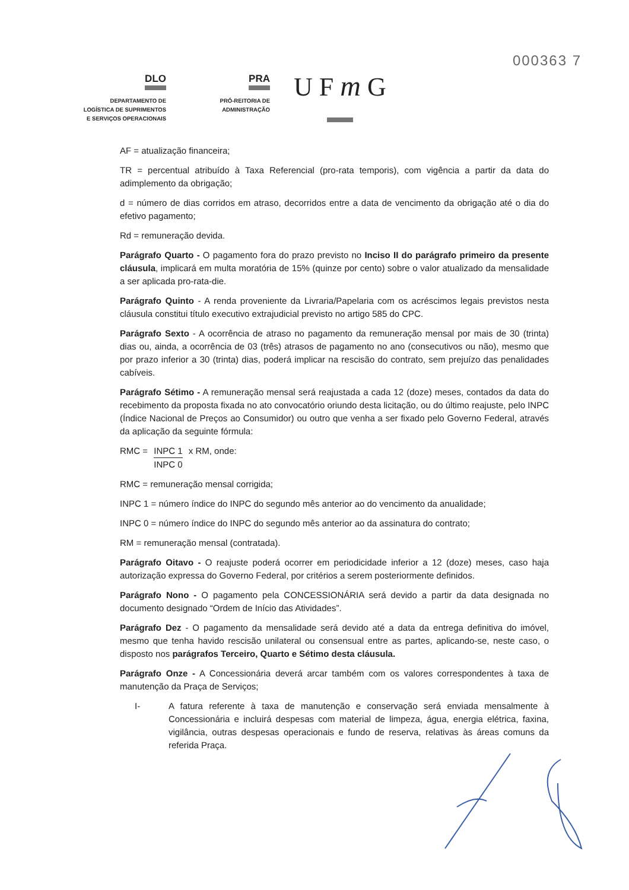000363 7
DLO
DEPARTAMENTO DE
LOGÍSTICA DE SUPRIMENTOS
E SERVIÇOS OPERACIONAIS
PRA
PRÓ-REITORIA DE
ADMINISTRAÇÃO
U F m G
AF = atualização financeira;
TR = percentual atribuído à Taxa Referencial (pro-rata temporis), com vigência a partir da data do adimplemento da obrigação;
d = número de dias corridos em atraso, decorridos entre a data de vencimento da obrigação até o dia do efetivo pagamento;
Rd = remuneração devida.
Parágrafo Quarto - O pagamento fora do prazo previsto no Inciso II do parágrafo primeiro da presente cláusula, implicará em multa moratória de 15% (quinze por cento) sobre o valor atualizado da mensalidade a ser aplicada pro-rata-die.
Parágrafo Quinto - A renda proveniente da Livraria/Papelaria com os acréscimos legais previstos nesta cláusula constitui título executivo extrajudicial previsto no artigo 585 do CPC.
Parágrafo Sexto - A ocorrência de atraso no pagamento da remuneração mensal por mais de 30 (trinta) dias ou, ainda, a ocorrência de 03 (três) atrasos de pagamento no ano (consecutivos ou não), mesmo que por prazo inferior a 30 (trinta) dias, poderá implicar na rescisão do contrato, sem prejuízo das penalidades cabíveis.
Parágrafo Sétimo - A remuneração mensal será reajustada a cada 12 (doze) meses, contados da data do recebimento da proposta fixada no ato convocatório oriundo desta licitação, ou do último reajuste, pelo INPC (Índice Nacional de Preços ao Consumidor) ou outro que venha a ser fixado pelo Governo Federal, através da aplicação da seguinte fórmula:
RMC = INPC 1 INPC 0 x RM, onde:
RMC = remuneração mensal corrigida;
INPC 1 = número índice do INPC do segundo mês anterior ao do vencimento da anualidade;
INPC 0 = número índice do INPC do segundo mês anterior ao da assinatura do contrato;
RM = remuneração mensal (contratada).
Parágrafo Oitavo - O reajuste poderá ocorrer em periodicidade inferior a 12 (doze) meses, caso haja autorização expressa do Governo Federal, por critérios a serem posteriormente definidos.
Parágrafo Nono - O pagamento pela CONCESSIONÁRIA será devido a partir da data designada no documento designado “Ordem de Início das Atividades”.
Parágrafo Dez - O pagamento da mensalidade será devido até a data da entrega definitiva do imóvel, mesmo que tenha havido rescisão unilateral ou consensual entre as partes, aplicando-se, neste caso, o disposto nos parágrafos Terceiro, Quarto e Sétimo desta cláusula.
Parágrafo Onze - A Concessionária deverá arcar também com os valores correspondentes à taxa de manutenção da Praça de Serviços;
I- A fatura referente à taxa de manutenção e conservação será enviada mensalmente à Concessionária e incluirá despesas com material de limpeza, água, energia elétrica, faxina, vigilância, outras despesas operacionais e fundo de reserva, relativas às áreas comuns da referida Praça.